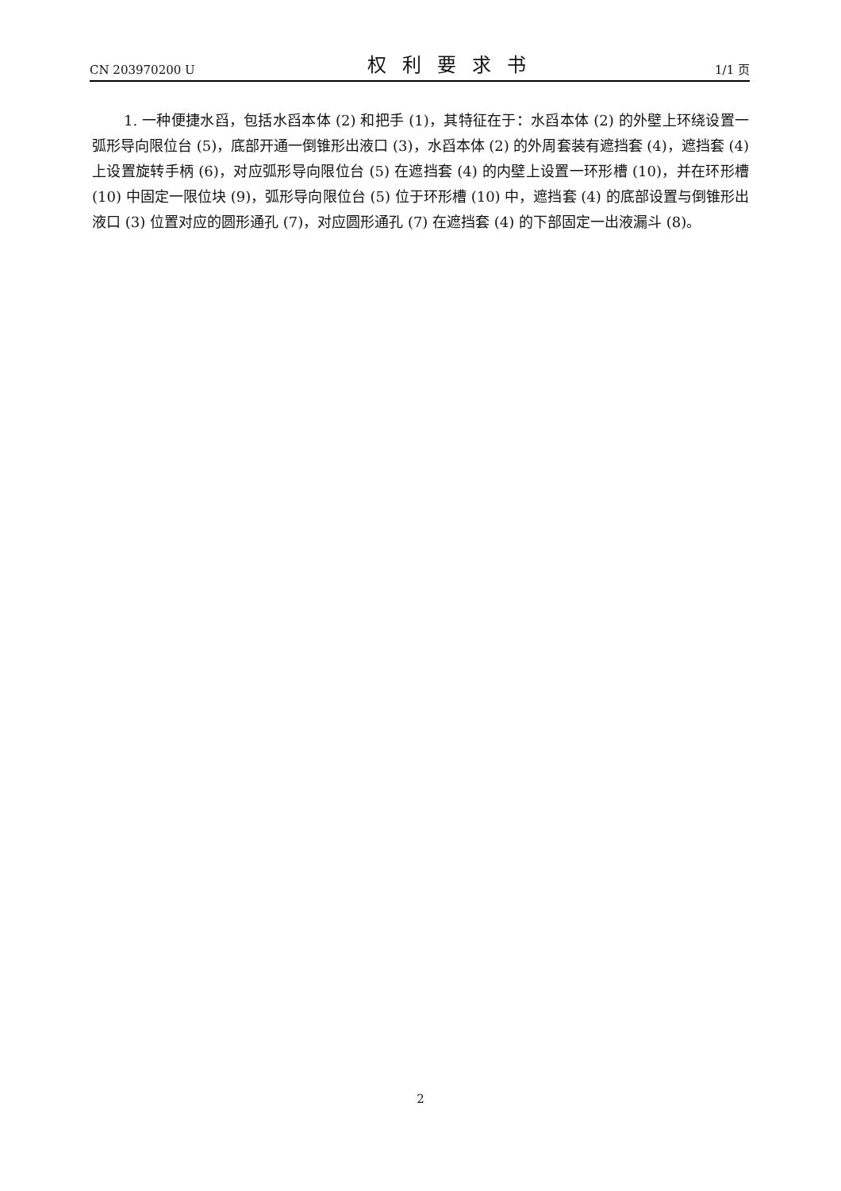CN 203970200 U 权利要求书 1/1 页
1. 一种便捷水舀，包括水舀本体 (2) 和把手 (1)，其特征在于：水舀本体 (2) 的外壁上环绕设置一弧形导向限位台 (5)，底部开通一倒锥形出液口 (3)，水舀本体 (2) 的外周套装有遮挡套 (4)，遮挡套 (4) 上设置旋转手柄 (6)，对应弧形导向限位台 (5) 在遮挡套 (4) 的内壁上设置一环形槽 (10)，并在环形槽 (10) 中固定一限位块 (9)，弧形导向限位台 (5) 位于环形槽 (10) 中，遮挡套 (4) 的底部设置与倒锥形出液口 (3) 位置对应的圆形通孔 (7)，对应圆形通孔 (7) 在遮挡套 (4) 的下部固定一出液漏斗 (8)。
2